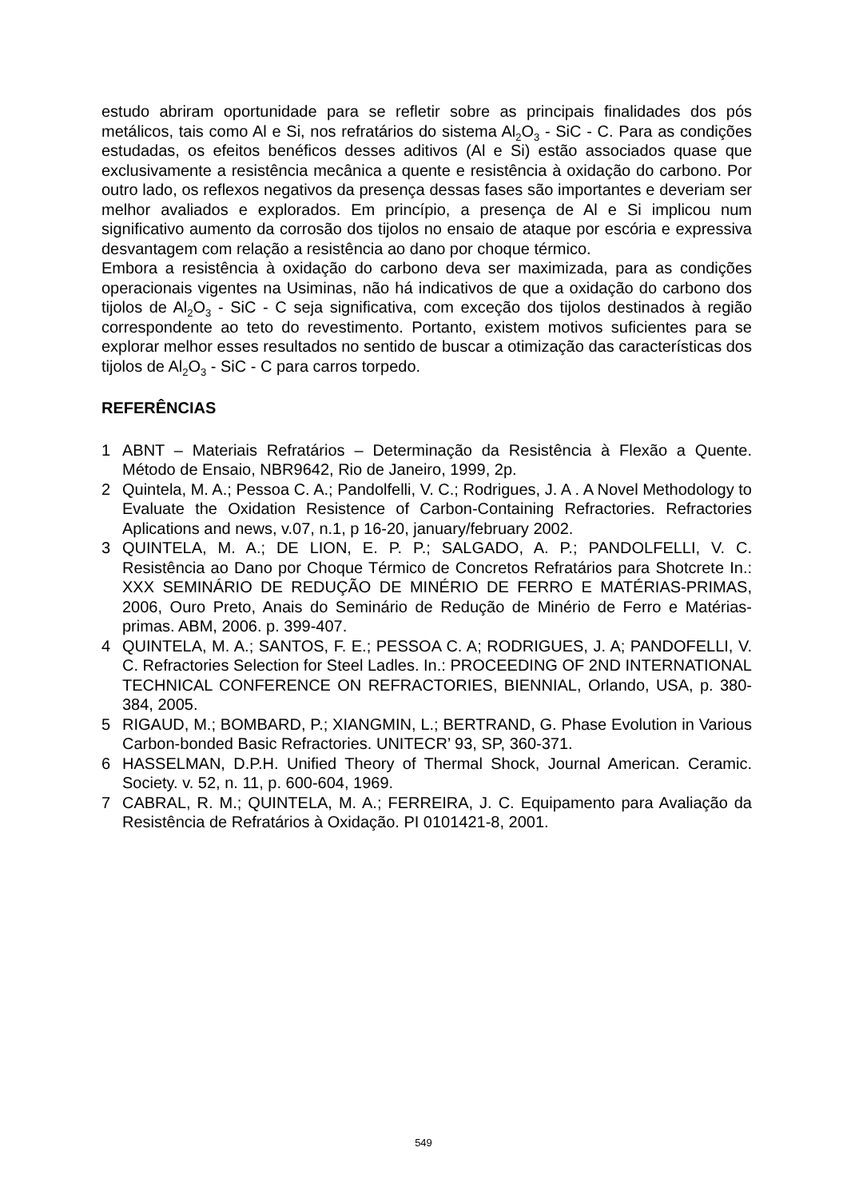estudo abriram oportunidade para se refletir sobre as principais finalidades dos pós metálicos, tais como Al e Si, nos refratários do sistema Al<sub>2</sub>O<sub>3</sub> - SiC - C. Para as condições estudadas, os efeitos benéficos desses aditivos (Al e Si) estão associados quase que exclusivamente a resistência mecânica a quente e resistência à oxidação do carbono. Por outro lado, os reflexos negativos da presença dessas fases são importantes e deveriam ser melhor avaliados e explorados. Em princípio, a presença de Al e Si implicou num significativo aumento da corrosão dos tijolos no ensaio de ataque por escória e expressiva desvantagem com relação a resistência ao dano por choque térmico.
Embora a resistência à oxidação do carbono deva ser maximizada, para as condições operacionais vigentes na Usiminas, não há indicativos de que a oxidação do carbono dos tijolos de Al<sub>2</sub>O<sub>3</sub> - SiC - C seja significativa, com exceção dos tijolos destinados à região correspondente ao teto do revestimento. Portanto, existem motivos suficientes para se explorar melhor esses resultados no sentido de buscar a otimização das características dos tijolos de Al<sub>2</sub>O<sub>3</sub> - SiC - C para carros torpedo.
REFERÊNCIAS
1 ABNT – Materiais Refratários – Determinação da Resistência à Flexão a Quente. Método de Ensaio, NBR9642, Rio de Janeiro, 1999, 2p.
2 Quintela, M. A.; Pessoa C. A.; Pandolfelli, V. C.; Rodrigues, J. A . A Novel Methodology to Evaluate the Oxidation Resistence of Carbon-Containing Refractories. Refractories Aplications and news, v.07, n.1, p 16-20, january/february 2002.
3 QUINTELA, M. A.; DE LION, E. P. P.; SALGADO, A. P.; PANDOLFELLI, V. C. Resistência ao Dano por Choque Térmico de Concretos Refratários para Shotcrete In.: XXX SEMINÁRIO DE REDUÇÃO DE MINÉRIO DE FERRO E MATÉRIAS-PRIMAS, 2006, Ouro Preto, Anais do Seminário de Redução de Minério de Ferro e Matérias-primas. ABM, 2006. p. 399-407.
4 QUINTELA, M. A.; SANTOS, F. E.; PESSOA C. A; RODRIGUES, J. A; PANDOFELLI, V. C. Refractories Selection for Steel Ladles. In.: PROCEEDING OF 2ND INTERNATIONAL TECHNICAL CONFERENCE ON REFRACTORIES, BIENNIAL, Orlando, USA, p. 380-384, 2005.
5 RIGAUD, M.; BOMBARD, P.; XIANGMIN, L.; BERTRAND, G. Phase Evolution in Various Carbon-bonded Basic Refractories. UNITECR’ 93, SP, 360-371.
6 HASSELMAN, D.P.H. Unified Theory of Thermal Shock, Journal American. Ceramic. Society. v. 52, n. 11, p. 600-604, 1969.
7 CABRAL, R. M.; QUINTELA, M. A.; FERREIRA, J. C. Equipamento para Avaliação da Resistência de Refratários à Oxidação. PI 0101421-8, 2001.
549